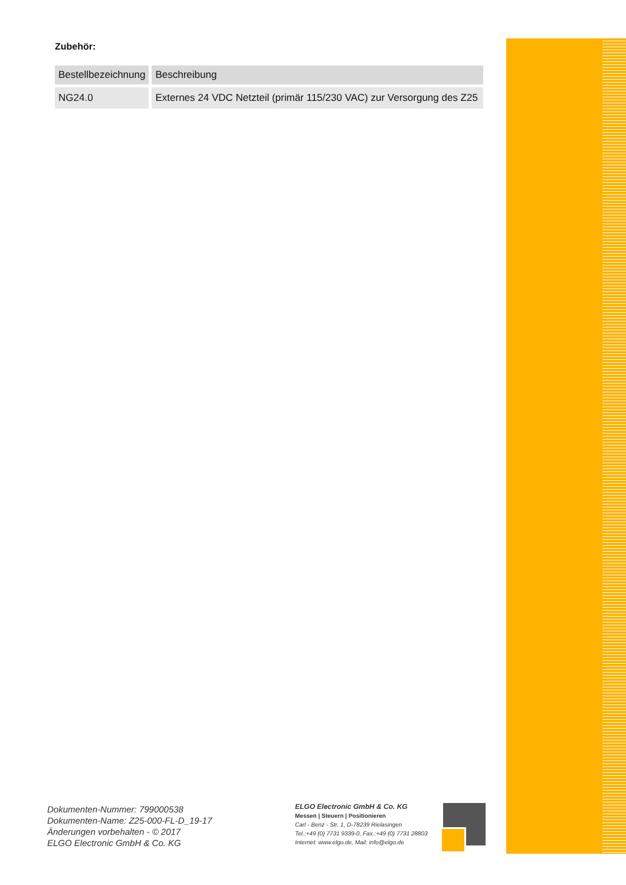Zubehör:
| Bestellbezeichnung | Beschreibung |
| --- | --- |
| NG24.0 | Externes 24 VDC Netzteil (primär 115/230 VAC) zur Versorgung des Z25 |
Dokumenten-Nummer: 799000538
Dokumenten-Name: Z25-000-FL-D_19-17
Änderungen vorbehalten - © 2017
ELGO Electronic GmbH & Co. KG
ELGO Electronic GmbH & Co. KG
Messen | Steuern | Positionieren
Carl - Benz - Str. 1, D-78239 Rielasingen
Tel.:+49 (0) 7731 9339-0, Fax.:+49 (0) 7731 28803
Internet: www.elgo.de, Mail: info@elgo.de